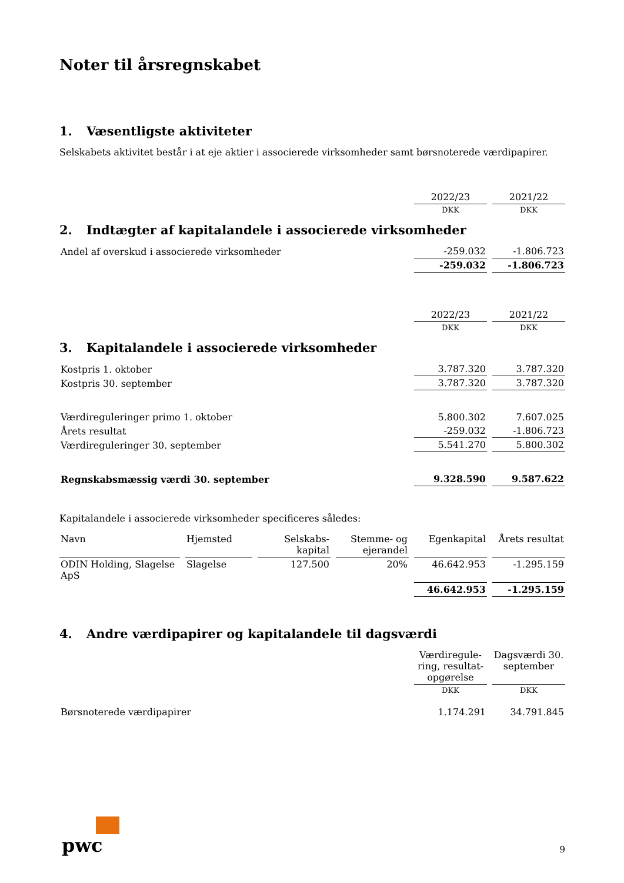Noter til årsregnskabet
1. Væsentligste aktiviteter
Selskabets aktivitet består i at eje aktier i associerede virksomheder samt børsnoterede værdipapirer.
| | 2022/23 | 2021/22 |
| | DKK | DKK |
| 2. Indtægter af kapitalandele i associerede virksomheder | | |
| Andel af overskud i associerede virksomheder | -259.032 | -1.806.723 |
| | -259.032 | -1.806.723 |
| | 2022/23 | 2021/22 |
| | DKK | DKK |
| 3. Kapitalandele i associerede virksomheder | | |
| Kostpris 1. oktober | 3.787.320 | 3.787.320 |
| Kostpris 30. september | 3.787.320 | 3.787.320 |
| Værdireguleringer primo 1. oktober | 5.800.302 | 7.607.025 |
| Årets resultat | -259.032 | -1.806.723 |
| Værdireguleringer 30. september | 5.541.270 | 5.800.302 |
| Regnskabsmæssig værdi 30. september | 9.328.590 | 9.587.622 |
Kapitalandele i associerede virksomheder specificeres således:
| Navn | Hjemsted | Selskabs- kapital | Stemme- og ejerandel | Egenkapital | Årets resultat |
| --- | --- | --- | --- | --- | --- |
| ODIN Holding, Slagelse ApS | Slagelse | 127.500 | 20% | 46.642.953 | -1.295.159 |
| | | | | 46.642.953 | -1.295.159 |
4. Andre værdipapirer og kapitalandele til dagsværdi
| | Værdiregule- ring, resultat- opgørelse | Dagsværdi 30. september |
| | DKK | DKK |
| Børsnoterede værdipapirer | 1.174.291 | 34.791.845 |
pwc 9